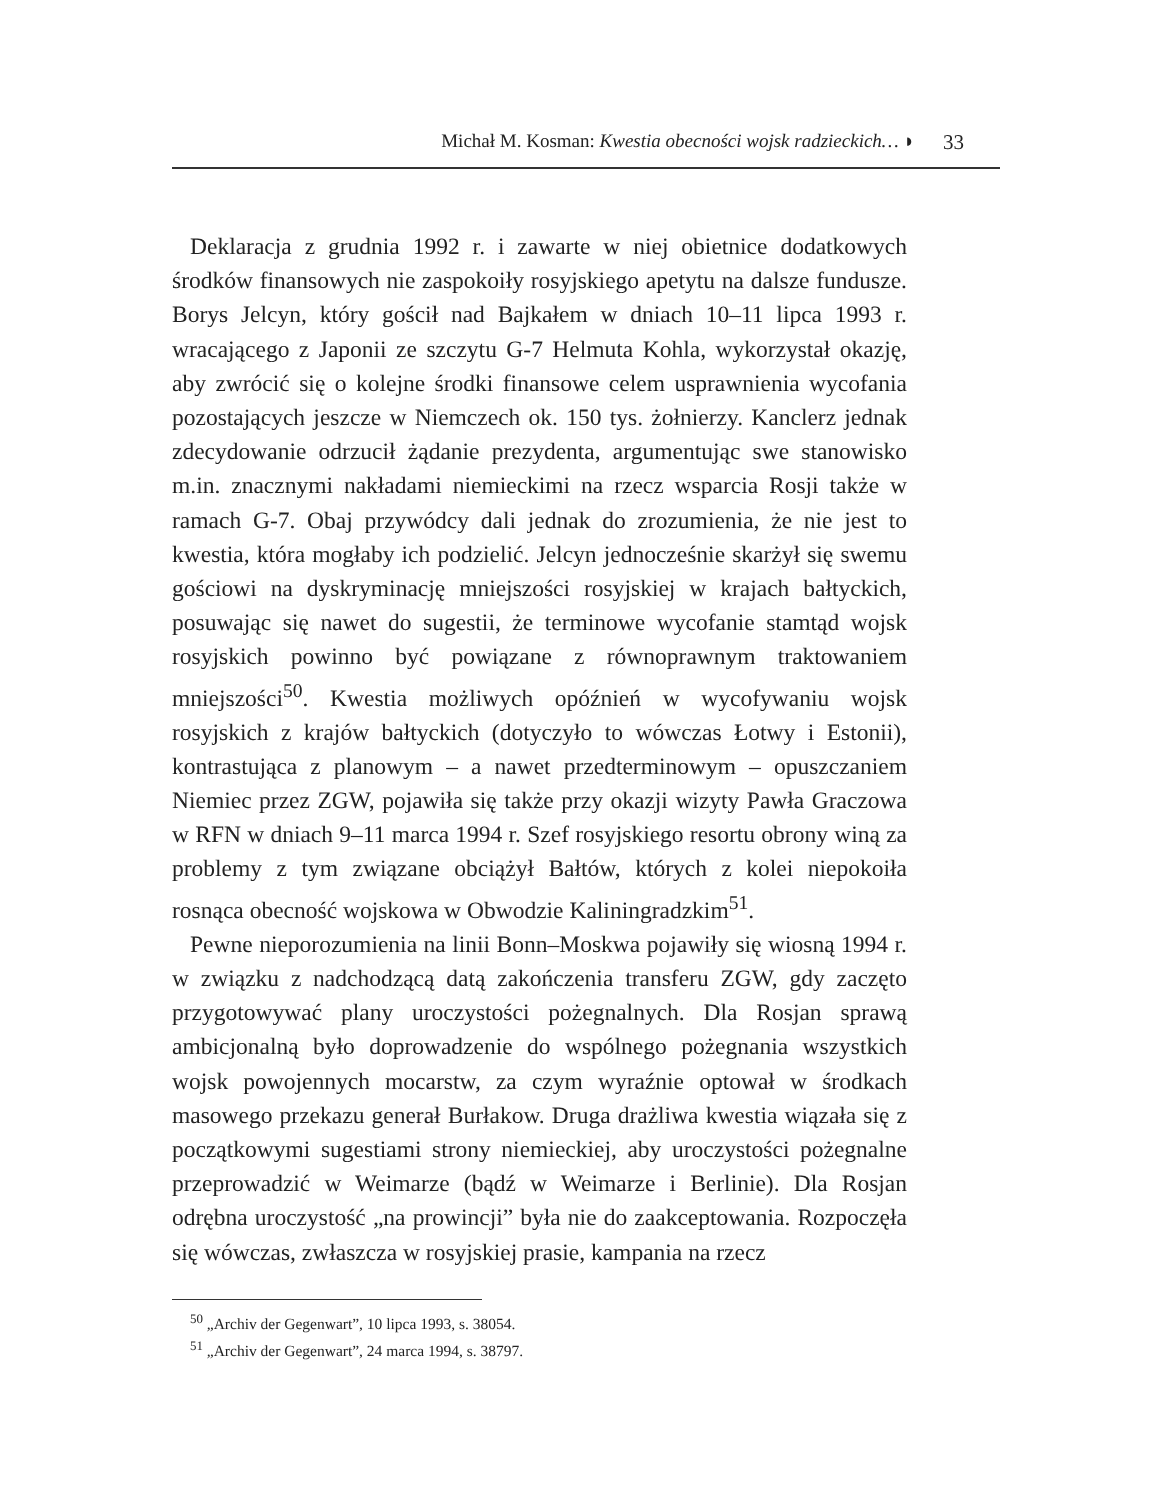Michał M. Kosman: Kwestia obecności wojsk radzieckich… ◗ 33
Deklaracja z grudnia 1992 r. i zawarte w niej obietnice dodatkowych środków finansowych nie zaspokoiły rosyjskiego apetytu na dalsze fundusze. Borys Jelcyn, który gościł nad Bajkałem w dniach 10–11 lipca 1993 r. wracającego z Japonii ze szczytu G-7 Helmuta Kohla, wykorzystał okazję, aby zwrócić się o kolejne środki finansowe celem usprawnienia wycofania pozostających jeszcze w Niemczech ok. 150 tys. żołnierzy. Kanclerz jednak zdecydowanie odrzucił żądanie prezydenta, argumentując swe stanowisko m.in. znacznymi nakładami niemieckimi na rzecz wsparcia Rosji także w ramach G-7. Obaj przywódcy dali jednak do zrozumienia, że nie jest to kwestia, która mogłaby ich podzielić. Jelcyn jednocześnie skarżył się swemu gościowi na dyskryminację mniejszości rosyjskiej w krajach bałtyckich, posuwając się nawet do sugestii, że terminowe wycofanie stamtąd wojsk rosyjskich powinno być powiązane z równoprawnym traktowaniem mniejszości<sup>50</sup>. Kwestia możliwych opóźnień w wycofywaniu wojsk rosyjskich z krajów bałtyckich (dotyczyło to wówczas Łotwy i Estonii), kontrastująca z planowym – a nawet przedterminowym – opuszczaniem Niemiec przez ZGW, pojawiła się także przy okazji wizyty Pawła Graczowa w RFN w dniach 9–11 marca 1994 r. Szef rosyjskiego resortu obrony winą za problemy z tym związane obciążył Bałtów, których z kolei niepokoiła rosnąca obecność wojskowa w Obwodzie Kaliningradzkim<sup>51</sup>.
Pewne nieporozumienia na linii Bonn–Moskwa pojawiły się wiosną 1994 r. w związku z nadchodzącą datą zakończenia transferu ZGW, gdy zaczęto przygotowywać plany uroczystości pożegnalnych. Dla Rosjan sprawą ambicjonalną było doprowadzenie do wspólnego pożegnania wszystkich wojsk powojennych mocarstw, za czym wyraźnie optował w środkach masowego przekazu generał Burłakow. Druga drażliwa kwestia wiązała się z początkowymi sugestiami strony niemieckiej, aby uroczystości pożegnalne przeprowadzić w Weimarze (bądź w Weimarze i Berlinie). Dla Rosjan odrębna uroczystość „na prowincji” była nie do zaakceptowania. Rozpoczęła się wówczas, zwłaszcza w rosyjskiej prasie, kampania na rzecz
<sup>50</sup> „Archiv der Gegenwart”, 10 lipca 1993, s. 38054.
<sup>51</sup> „Archiv der Gegenwart”, 24 marca 1994, s. 38797.